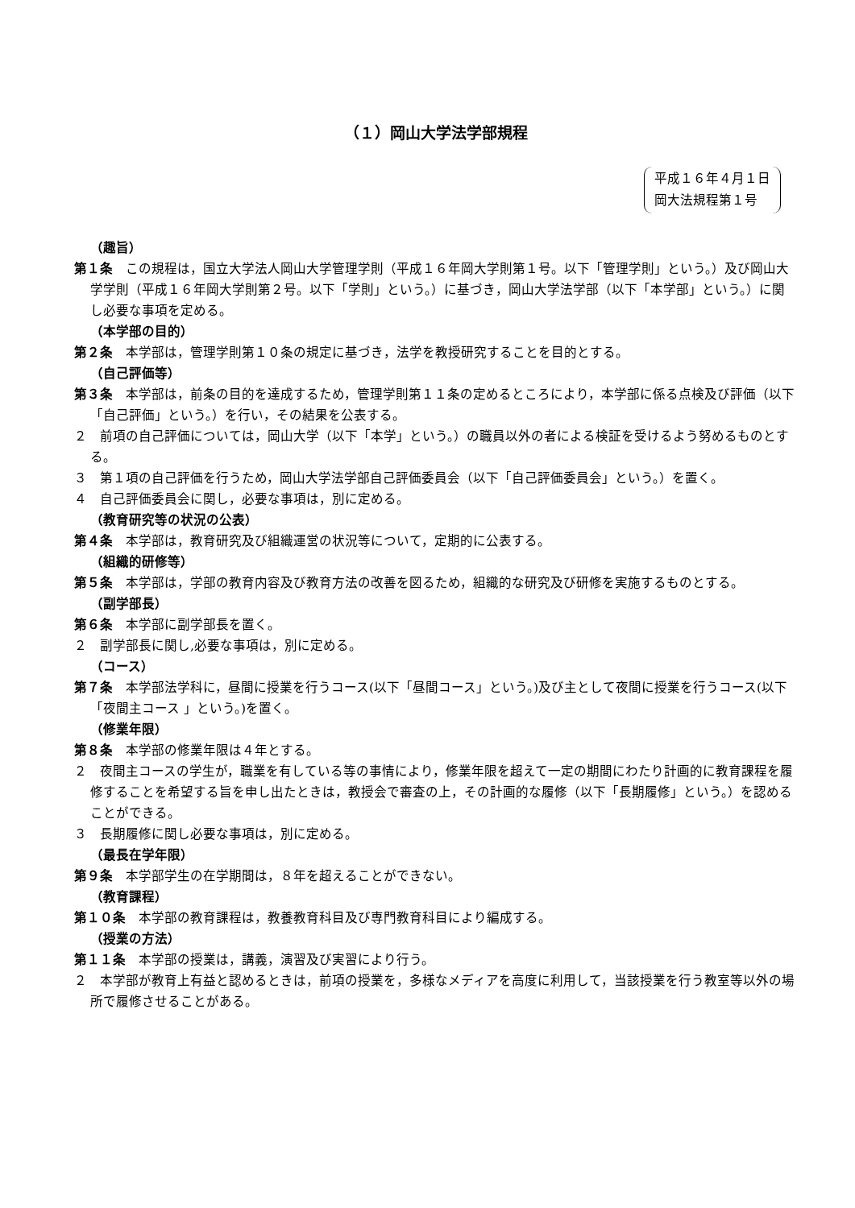（１）岡山大学法学部規程
平成１６年４月１日
岡大法規程第１号
（趣旨）
第１条　この規程は，国立大学法人岡山大学管理学則（平成１６年岡大学則第１号。以下「管理学則」という。）及び岡山大学学則（平成１６年岡大学則第２号。以下「学則」という。）に基づき，岡山大学法学部（以下「本学部」という。）に関し必要な事項を定める。
（本学部の目的）
第２条　本学部は，管理学則第１０条の規定に基づき，法学を教授研究することを目的とする。
（自己評価等）
第３条　本学部は，前条の目的を達成するため，管理学則第１１条の定めるところにより，本学部に係る点検及び評価（以下「自己評価」という。）を行い，その結果を公表する。
２　前項の自己評価については，岡山大学（以下「本学」という。）の職員以外の者による検証を受けるよう努めるものとする。
３　第１項の自己評価を行うため，岡山大学法学部自己評価委員会（以下「自己評価委員会」という。）を置く。
４　自己評価委員会に関し，必要な事項は，別に定める。
（教育研究等の状況の公表）
第４条　本学部は，教育研究及び組織運営の状況等について，定期的に公表する。
（組織的研修等）
第５条　本学部は，学部の教育内容及び教育方法の改善を図るため，組織的な研究及び研修を実施するものとする。
（副学部長）
第６条　本学部に副学部長を置く。
２　副学部長に関し,必要な事項は，別に定める。
（コース）
第７条　本学部法学科に，昼間に授業を行うコース(以下「昼間コース」という。)及び主として夜間に授業を行うコース(以下「夜間主コース 」という。)を置く。
（修業年限）
第８条　本学部の修業年限は４年とする。
２　夜間主コースの学生が，職業を有している等の事情により，修業年限を超えて一定の期間にわたり計画的に教育課程を履修することを希望する旨を申し出たときは，教授会で審査の上，その計画的な履修（以下「長期履修」という。）を認めることができる。
３　長期履修に関し必要な事項は，別に定める。
（最長在学年限）
第９条　本学部学生の在学期間は，８年を超えることができない。
（教育課程）
第１０条　本学部の教育課程は，教養教育科目及び専門教育科目により編成する。
（授業の方法）
第１１条　本学部の授業は，講義，演習及び実習により行う。
２　本学部が教育上有益と認めるときは，前項の授業を，多様なメディアを高度に利用して，当該授業を行う教室等以外の場所で履修させることがある。